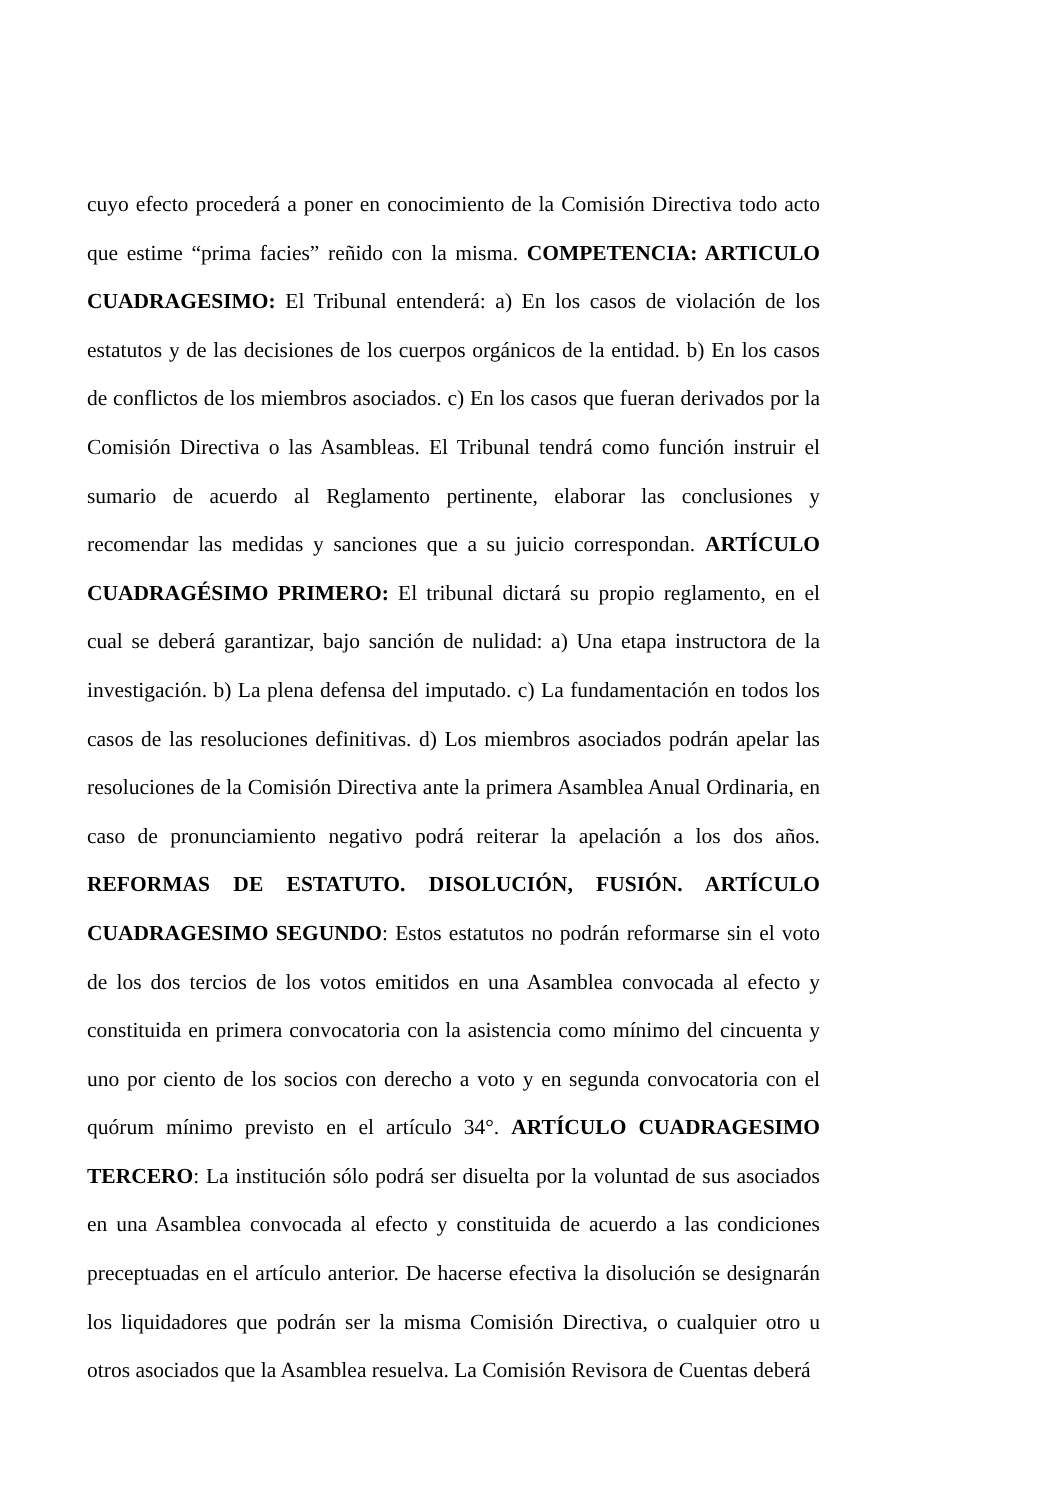cuyo efecto procederá a poner en conocimiento de la Comisión Directiva todo acto que estime “prima facies” reñido con la misma. COMPETENCIA: ARTICULO CUADRAGESIMO: El Tribunal entenderá: a) En los casos de violación de los estatutos y de las decisiones de los cuerpos orgánicos de la entidad. b) En los casos de conflictos de los miembros asociados. c) En los casos que fueran derivados por la Comisión Directiva o las Asambleas. El Tribunal tendrá como función instruir el sumario de acuerdo al Reglamento pertinente, elaborar las conclusiones y recomendar las medidas y sanciones que a su juicio correspondan. ARTÍCULO CUADRAGÉSIMO PRIMERO: El tribunal dictará su propio reglamento, en el cual se deberá garantizar, bajo sanción de nulidad: a) Una etapa instructora de la investigación. b) La plena defensa del imputado. c) La fundamentación en todos los casos de las resoluciones definitivas. d) Los miembros asociados podrán apelar las resoluciones de la Comisión Directiva ante la primera Asamblea Anual Ordinaria, en caso de pronunciamiento negativo podrá reiterar la apelación a los dos años. REFORMAS DE ESTATUTO. DISOLUCIÓN, FUSIÓN. ARTÍCULO CUADRAGESIMO SEGUNDO: Estos estatutos no podrán reformarse sin el voto de los dos tercios de los votos emitidos en una Asamblea convocada al efecto y constituida en primera convocatoria con la asistencia como mínimo del cincuenta y uno por ciento de los socios con derecho a voto y en segunda convocatoria con el quórum mínimo previsto en el artículo 34°. ARTÍCULO CUADRAGESIMO TERCERO: La institución sólo podrá ser disuelta por la voluntad de sus asociados en una Asamblea convocada al efecto y constituida de acuerdo a las condiciones preceptuadas en el artículo anterior. De hacerse efectiva la disolución se designarán los liquidadores que podrán ser la misma Comisión Directiva, o cualquier otro u otros asociados que la Asamblea resuelva. La Comisión Revisora de Cuentas deberá